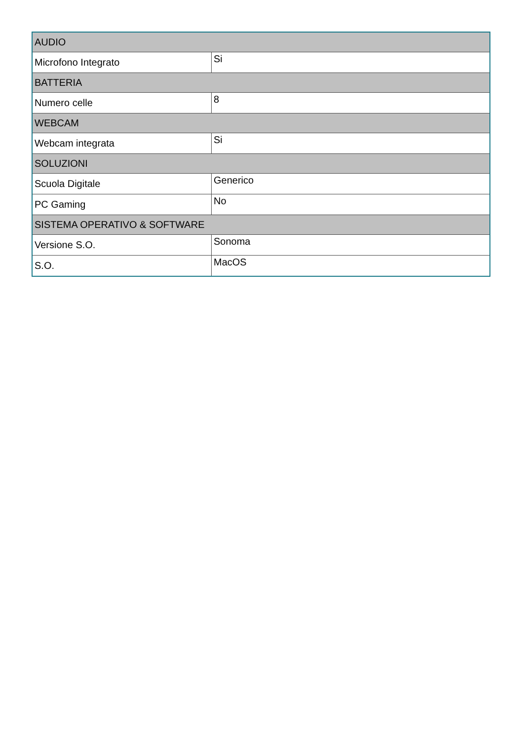| AUDIO | |
| --- | --- |
| Microfono Integrato | Si |
| BATTERIA | |
| Numero celle | 8 |
| WEBCAM | |
| Webcam integrata | Si |
| SOLUZIONI | |
| Scuola Digitale | Generico |
| PC Gaming | No |
| SISTEMA OPERATIVO & SOFTWARE | |
| Versione S.O. | Sonoma |
| S.O. | MacOS |